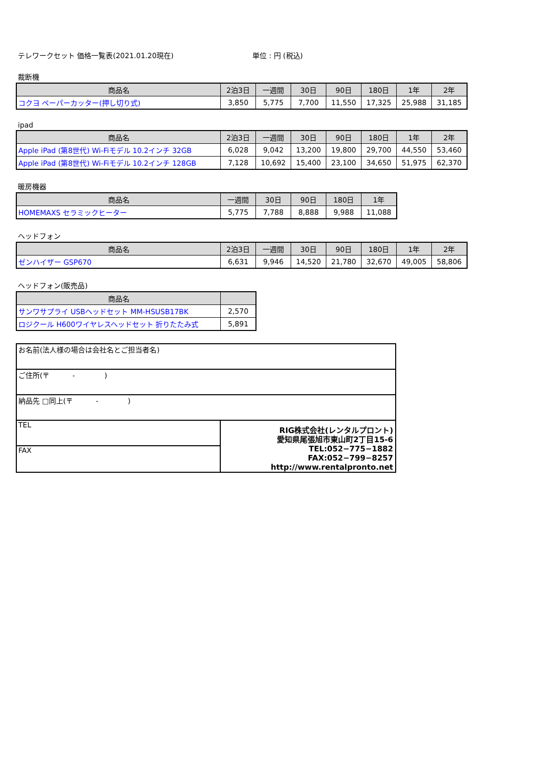テレワークセット 価格一覧表(2021.01.20現在) 単位 : 円 (税込)
裁断機
| 商品名 | 2泊3日 | 一週間 | 30日 | 90日 | 180日 | 1年 | 2年 |
| --- | --- | --- | --- | --- | --- | --- | --- |
| コクヨ ペーパーカッター(押し切り式) | 3,850 | 5,775 | 7,700 | 11,550 | 17,325 | 25,988 | 31,185 |
ipad
| 商品名 | 2泊3日 | 一週間 | 30日 | 90日 | 180日 | 1年 | 2年 |
| --- | --- | --- | --- | --- | --- | --- | --- |
| Apple iPad (第8世代) Wi-Fiモデル 10.2インチ 32GB | 6,028 | 9,042 | 13,200 | 19,800 | 29,700 | 44,550 | 53,460 |
| Apple iPad (第8世代) Wi-Fiモデル 10.2インチ 128GB | 7,128 | 10,692 | 15,400 | 23,100 | 34,650 | 51,975 | 62,370 |
暖房機器
| 商品名 | 一週間 | 30日 | 90日 | 180日 | 1年 |
| --- | --- | --- | --- | --- | --- |
| HOMEMAXS セラミックヒーター | 5,775 | 7,788 | 8,888 | 9,988 | 11,088 |
ヘッドフォン
| 商品名 | 2泊3日 | 一週間 | 30日 | 90日 | 180日 | 1年 | 2年 |
| --- | --- | --- | --- | --- | --- | --- | --- |
| ゼンハイザー GSP670 | 6,631 | 9,946 | 14,520 | 21,780 | 32,670 | 49,005 | 58,806 |
ヘッドフォン(販売品)
| 商品名 | |
| --- | --- |
| サンワサプライ USBヘッドセット MM-HSUSB17BK | 2,570 |
| ロジクール H600ワイヤレスヘッドセット 折りたたみ式 | 5,891 |
お名前(法人様の場合は会社名とご担当者名)
ご住所(〒 - )
納品先 □同上(〒 - )
TEL
FAX
RIG株式会社(レンタルプロント)
愛知県尾張旭市東山町2丁目15-6
TEL:052−775−1882
FAX:052−799−8257
http://www.rentalpronto.net